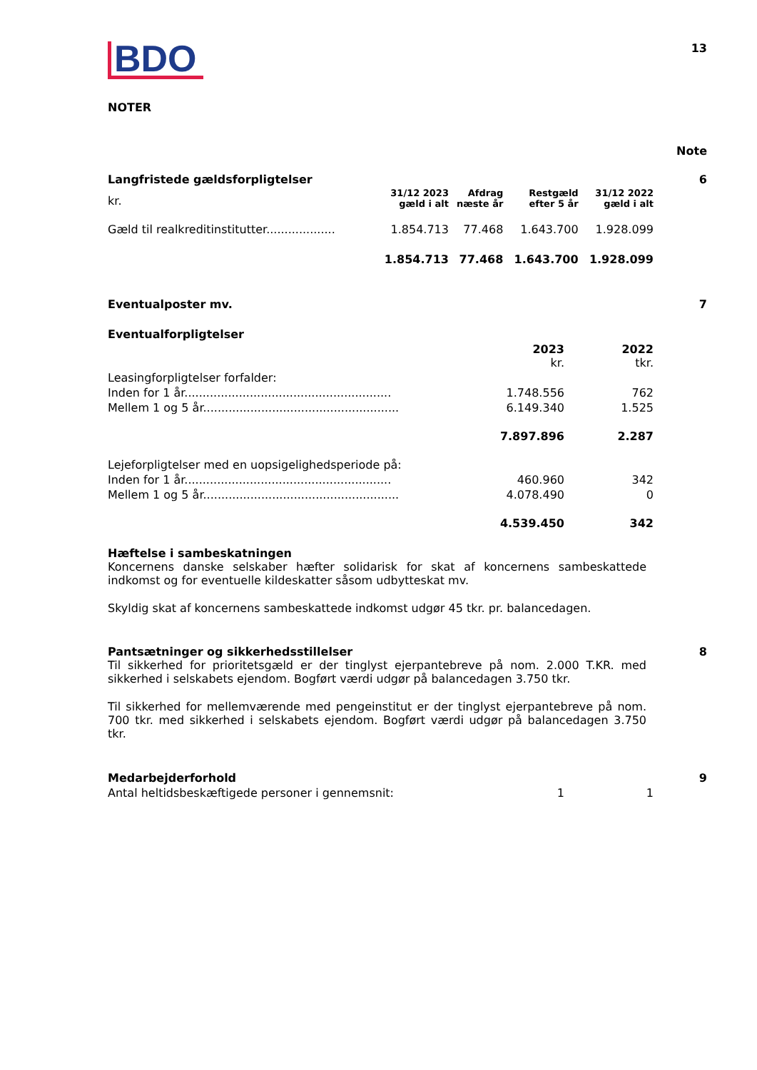BDO
13
NOTER
Note
| Langfristede gældsforpligtelser | | | | | 6 |
| kr. | 31/12 2023 gæld i alt | Afdrag næste år | Restgæld efter 5 år | 31/12 2022 gæld i alt | |
| Gæld til realkreditinstitutter................... | 1.854.713 | 77.468 | 1.643.700 | 1.928.099 | |
| | 1.854.713 | 77.468 | 1.643.700 | 1.928.099 | |
| Eventualposter mv. | | | 7 |
| Eventualforpligtelser | | | |
| | 2023 kr. | 2022 tkr. | |
| Leasingforpligtelser forfalder: | | | |
| Inden for 1 år......................................................... | 1.748.556 | 762 | |
| Mellem 1 og 5 år...................................................... | 6.149.340 | 1.525 | |
| | 7.897.896 | 2.287 | |
| Lejeforpligtelser med en uopsigelighedsperiode på: | | | |
| Inden for 1 år......................................................... | 460.960 | 342 | |
| Mellem 1 og 5 år...................................................... | 4.078.490 | 0 | |
| | 4.539.450 | 342 | |
Hæftelse i sambeskatningen
Koncernens danske selskaber hæfter solidarisk for skat af koncernens sambeskattede indkomst og for eventuelle kildeskatter såsom udbytteskat mv.
Skyldig skat af koncernens sambeskattede indkomst udgør 45 tkr. pr. balancedagen.
Pantsætninger og sikkerhedsstillelser
8
Til sikkerhed for prioritetsgæld er der tinglyst ejerpantebreve på nom. 2.000 T.KR. med sikkerhed i selskabets ejendom. Bogført værdi udgør på balancedagen 3.750 tkr.
Til sikkerhed for mellemværende med pengeinstitut er der tinglyst ejerpantebreve på nom. 700 tkr. med sikkerhed i selskabets ejendom. Bogført værdi udgør på balancedagen 3.750 tkr.
| Medarbejderforhold | | | 9 |
| Antal heltidsbeskæftigede personer i gennemsnit: | 1 | 1 | |